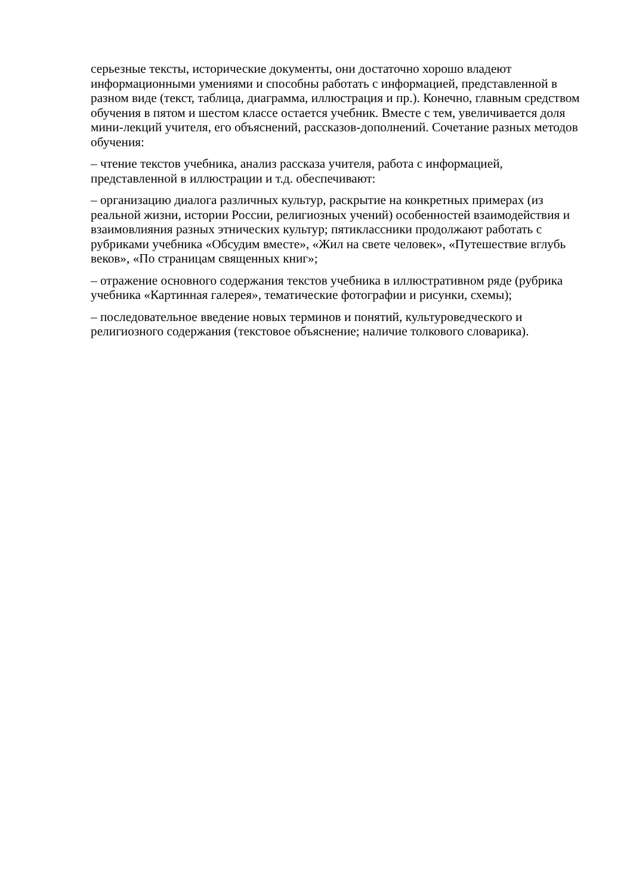серьезные тексты, исторические документы, они достаточно хорошо владеют информационными умениями и способны работать с информацией, представленной в разном виде (текст, таблица, диаграмма, иллюстрация и пр.). Конечно, главным средством обучения в пятом и шестом классе остается учебник. Вместе с тем, увеличивается доля мини-лекций учителя, его объяснений, рассказов-дополнений. Сочетание разных методов обучения:
– чтение текстов учебника, анализ рассказа учителя, работа с информацией, представленной в иллюстрации и т.д. обеспечивают:
– организацию диалога различных культур, раскрытие на конкретных примерах (из реальной жизни, истории России, религиозных учений) особенностей взаимодействия и взаимовлияния разных этнических культур; пятиклассники продолжают работать с рубриками учебника «Обсудим вместе», «Жил на свете человек», «Путешествие вглубь веков», «По страницам священных книг»;
– отражение основного содержания текстов учебника в иллюстративном ряде (рубрика учебника «Картинная галерея», тематические фотографии и рисунки, схемы);
– последовательное введение новых терминов и понятий, культуроведческого и религиозного содержания (текстовое объяснение; наличие толкового словарика).